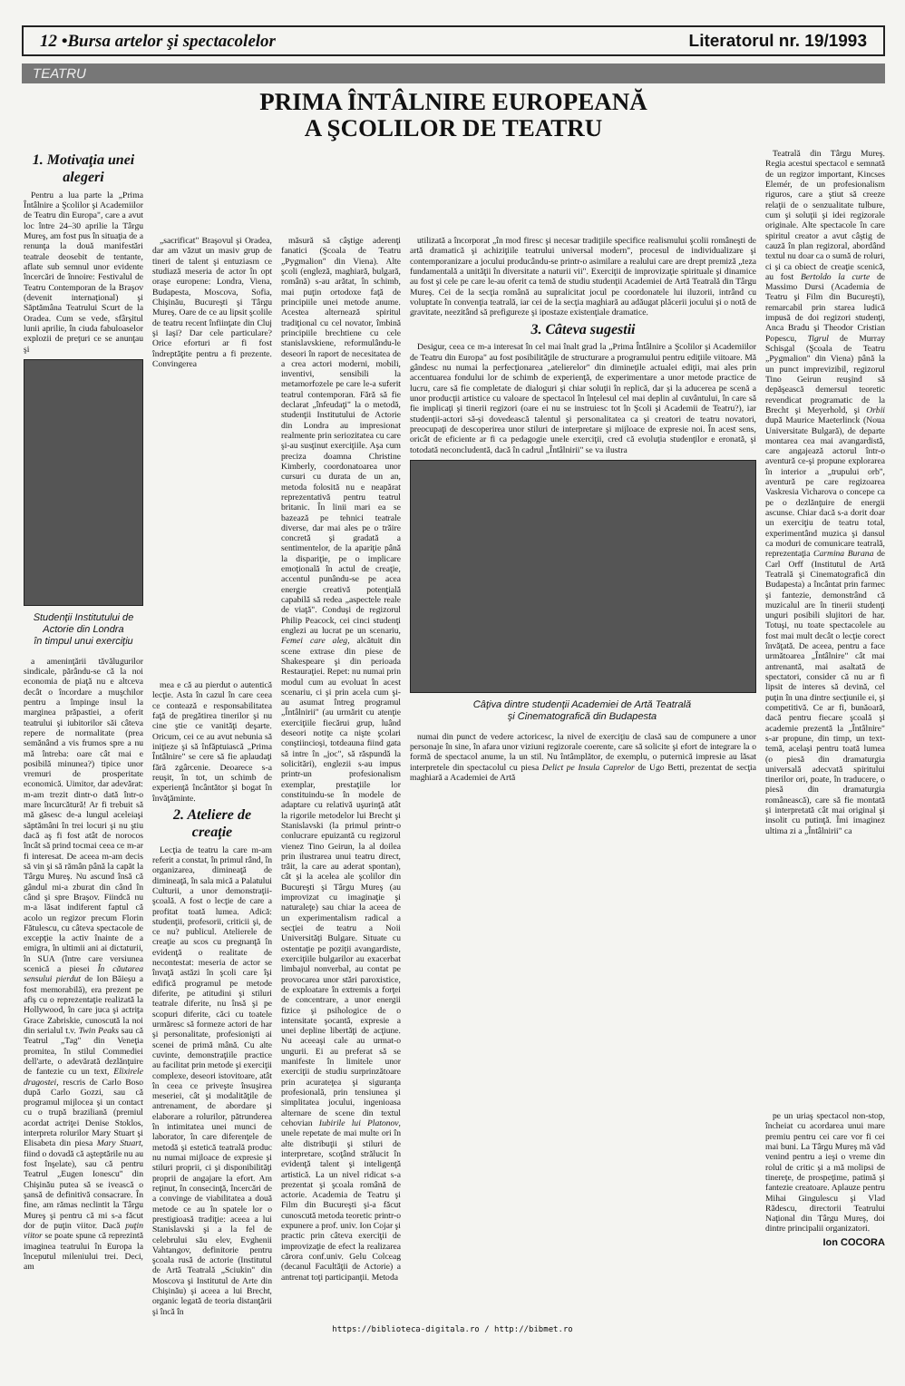12 •Bursa artelor şi spectacolelor Literatorul nr. 19/1993
TEATRU
PRIMA ÎNTÂLNIRE EUROPEANĂ
A ŞCOLILOR DE TEATRU
1. Motivaţia unei alegeri
Pentru a lua parte la „Prima Întâlnire a Şcolilor şi Academiilor de Teatru din Europa", care a avut loc între 24–30 aprilie la Târgu Mureş, am fost pus în situaţia de a renunţa la două manifestări teatrale deosebit de tentante, aflate sub semnul unor evidente încercări de înnoire: Festivalul de Teatru Contemporan de la Braşov (devenit internaţional) şi Săptămâna Teatrului Scurt de la Oradea. Cum se vede, sfârşitul lunii aprilie, în ciuda fabuloaselor explozii de preţuri ce se anunţau şi
Studenţii Institutului de Actorie din Londra
în timpul unui exerciţiu
a ameninţării tăvălugurilor sindicale, părându-se că la noi economia de piaţă nu e altceva decât o încordare a muşchilor pentru a împinge insul la marginea prăpastiei, a oferit teatrului şi iubitorilor săi câteva repere de normalitate (prea semănând a vis frumos spre a nu mă întreba: oare cât mai e posibilă minunea?) tipice unor vremuri de prosperitate economică. Uimitor, dar adevărat: m-am trezit dintr-o dată într-o mare încurcătură! Ar fi trebuit să mă găsesc de-a lungul aceleiaşi săptămâni în trei locuri şi nu ştiu dacă aş fi fost atât de norocos încât să prind tocmai ceea ce m-ar fi interesat. De aceea m-am decis să vin şi să rămân până la capăt la Târgu Mureş. Nu ascund însă că gândul mi-a zburat din când în când şi spre Braşov. Fiindcă nu m-a lăsat indiferent faptul că acolo un regizor precum Florin Fătulescu, cu câteva spectacole de excepţie la activ înainte de a emigra, în ultimii ani ai dictaturii, în SUA (între care versiunea scenică a piesei În căutarea sensului pierdut de Ion Băieşu a fost memorabilă), era prezent pe afiş cu o reprezentaţie realizată la Hollywood, în care juca şi actriţa Grace Zabriskie, cunoscută la noi din serialul t.v. Twin Peaks sau că Teatrul „Tag" din Veneţia promitea, în stilul Commediei dell'arte, o adevărată dezlănţuire de fantezie cu un text, Elixirele dragostei, rescris de Carlo Boso după Carlo Gozzi, sau că programul mijlocea şi un contact cu o trupă braziliană (premiul acordat actriţei Denise Stoklos, interpreta rolurilor Mary Stuart şi Elisabeta din piesa Mary Stuart, fiind o dovadă că aşteptările nu au fost înşelate), sau că pentru Teatrul „Eugen Ionescu" din Chişinău putea să se ivească o şansă de definitivă consacrare. În fine, am rămas neclintit la Târgu Mureş şi pentru că mi s-a făcut dor de puţin viitor. Dacă puţin viitor se poate spune că reprezintă imaginea teatrului în Europa la începutul mileniului trei. Deci, am
„sacrificat" Braşovul şi Oradea, dar am văzut un masiv grup de tineri de talent şi entuziasm ce studiază meseria de actor în opt oraşe europene: Londra, Viena, Budapesta, Moscova, Sofia, Chişinău, Bucureşti şi Târgu Mureş. Oare de ce au lipsit şcolile de teatru recent înfiinţate din Cluj şi Iaşi? Dar cele particulare? Orice eforturi ar fi fost îndreptăţite pentru a fi prezente. Convingerea
mea e că au pierdut o autentică lecţie. Asta în cazul în care ceea ce contează e responsabilitatea faţă de pregătirea tinerilor şi nu cine ştie ce vanităţi deşarte. Oricum, cei ce au avut nebunia să iniţieze şi să înfăptuiască „Prima Întâlnire" se cere să fie aplaudaţi fără zgârcenie. Deoarece s-a reuşit, în tot, un schimb de experienţă încântător şi bogat în învăţăminte.
2. Ateliere de creaţie
Lecţia de teatru la care m-am referit a constat, în primul rând, în organizarea, dimineaţă de dimineaţă, în sala mică a Palatului Culturii, a unor demonstraţii-şcoală. A fost o lecţie de care a profitat toată lumea. Adică: studenţii, profesorii, criticii şi, de ce nu? publicul. Atelierele de creaţie au scos cu pregnanţă în evidenţă o realitate de necontestat: meseria de actor se învaţă astăzi în şcoli care îşi edifică programul pe metode diferite, pe atitudini şi stiluri teatrale diferite, nu însă şi pe scopuri diferite, căci cu toatele urmăresc să formeze actori de har şi personalitate, profesionişti ai scenei de primă mână. Cu alte cuvinte, demonstraţiile practice au facilitat prin metode şi exerciţii complexe, deseori istovitoare, atât în ceea ce priveşte însuşirea meseriei, cât şi modalităţile de antrenament, de abordare şi elaborare a rolurilor, pătrunderea în intimitatea unei munci de laborator, în care diferenţele de metodă şi estetică teatrală produc nu numai mijloace de expresie şi stiluri proprii, ci şi disponibilităţi proprii de angajare la efort. Am reţinut, în consecinţă, încercări de a convinge de viabilitatea a două metode ce au în spatele lor o prestigioasă tradiţie: aceea a lui Stanislavski şi a la fel de celebrului său elev, Evghenii Vahtangov, definitorie pentru şcoala rusă de actorie (Institutul de Artă Teatrală „Sciukin" din Moscova şi Institutul de Arte din Chişinău) şi aceea a lui Brecht, organic legată de teoria distanţării şi încă în
măsură să câştige aderenţi fanatici (Şcoala de Teatru „Pygmalion" din Viena). Alte şcoli (engleză, maghiară, bulgară, română) s-au arătat, în schimb, mai puţin ortodoxe faţă de principiile unei metode anume. Acestea alternează spiritul tradiţional cu cel novator, îmbină principiile brechtiene cu cele stanislavskiene, reformulându-le deseori în raport de necesitatea de a crea actori moderni, mobili, inventivi, sensibili la metamorfozele pe care le-a suferit teatrul contemporan. Fără să fie declarat „înfeudaţi" la o metodă, studenţii Institutului de Actorie din Londra au impresionat realmente prin seriozitatea cu care şi-au susţinut exerciţiile. Aşa cum preciza doamna Christine Kimberly, coordonatoarea unor cursuri cu durata de un an, metoda folosită nu e neapărat reprezentativă pentru teatrul britanic. În linii mari ea se bazează pe tehnici teatrale diverse, dar mai ales pe o trăire concretă şi gradată a sentimentelor, de la apariţie până la dispariţie, pe o implicare emoţională în actul de creaţie, accentul punându-se pe acea energie creativă potenţială capabilă să redea „aspectele reale de viaţă". Conduşi de regizorul Philip Peacock, cei cinci studenţi englezi au lucrat pe un scenariu, Femei care aleg, alcătuit din scene extrase din piese de Shakespeare şi din perioada Restauraţiei. Repet: nu numai prin modul cum au evoluat în acest scenariu, ci şi prin acela cum şi-au asumat întreg programul „Întâlnirii" (au urmărit cu atenţie exerciţiile fiecărui grup, luând deseori notiţe ca nişte şcolari conştiincioşi, totdeauna fiind gata să intre în „joc", să răspundă la solicitări), englezii s-au impus printr-un profesionalism exemplar, prestaţiile lor constituindu-se în modele de adaptare cu relativă uşurinţă atât la rigorile metodelor lui Brecht şi Stanislavski (la primul printr-o conlucrare epuizantă cu regizorul vienez Tino Geirun, la al doilea prin ilustrarea unui teatru direct, trăit, la care au aderat spontan), cât şi la acelea ale şcolilor din Bucureşti şi Târgu Mureş (au improvizat cu imaginaţie şi naturaleţe) sau chiar la aceea de un experimentalism radical a secţiei de teatru a Noii Universităţi Bulgare. Situate cu ostentaţie pe poziţii avangardiste, exerciţiile bulgarilor au exacerbat limbajul nonverbal, au contat pe provocarea unor stări paroxistice, de exploatare în extremis a forţei de concentrare, a unor energii fizice şi psihologice de o intensitate şocantă, expresie a unei depline libertăţi de acţiune. Nu aceeaşi cale au urmat-o ungurii. Ei au preferat să se manifeste în limitele unor exerciţii de studiu surprinzătoare prin acurateţea şi siguranţa profesională, prin tensiunea şi simplitatea jocului, ingenioasa alternare de scene din textul cehovian Iubirile lui Platonov, unele repetate de mai multe ori în alte distribuţii şi stiluri de interpretare, scoţând strălucit în evidenţă talent şi inteligenţă artistică. La un nivel ridicat s-a prezentat şi şcoala română de actorie. Academia de Teatru şi Film din Bucureşti şi-a făcut cunoscută metoda teoretic printr-o expunere a prof. univ. Ion Cojar şi practic prin câteva exerciţii de improvizaţie de efect la realizarea cărora conf.univ. Gelu Colceag (decanul Facultăţii de Actorie) a antrenat toţi participanţii. Metoda
utilizată a încorporat „în mod firesc şi necesar tradiţiile specifice realismului şcolii româneşti de artă dramatică şi achiziţiile teatrului universal modern", procesul de individualizare şi contemporanizare a jocului producându-se printr-o asimilare a realului care are drept premiză „teza fundamentală a unităţii în diversitate a naturii vii". Exerciţii de improvizaţie spirituale şi dinamice au fost şi cele pe care le-au oferit ca temă de studiu studenţii Academiei de Artă Teatrală din Târgu Mureş. Cei de la secţia română au supralicitat jocul pe coordonatele lui iluzorii, intrând cu voluptate în convenţia teatrală, iar cei de la secţia maghiară au adăugat plăcerii jocului şi o notă de gravitate, neezitând să prefigureze şi ipostaze existenţiale dramatice.
3. Câteva sugestii
Desigur, ceea ce m-a interesat în cel mai înalt grad la „Prima Întâlnire a Şcolilor şi Academiilor de Teatru din Europa" au fost posibilităţile de structurare a programului pentru ediţiile viitoare. Mă gândesc nu numai la perfecţionarea „atelierelor" din dimineţile actualei ediţii, mai ales prin accentuarea fondului lor de schimb de experienţă, de experimentare a unor metode practice de lucru, care să fie completate de dialoguri şi chiar soluţii în replică, dar şi la aducerea pe scenă a unor producţii artistice cu valoare de spectacol în înţelesul cel mai deplin al cuvântului, în care să fie implicaţi şi tinerii regizori (oare ei nu se instruiesc tot în Şcoli şi Academii de Teatru?), iar studenţii-actori să-şi dovedească talentul şi personalitatea ca şi creatori de teatru novatori, preocupaţi de descoperirea unor stiluri de interpretare şi mijloace de expresie noi. În acest sens, oricât de eficiente ar fi ca pedagogie unele exerciţii, cred că evoluţia studenţilor e eronată, şi totodată neconcludentă, dacă în cadrul „Întâlnirii" se va ilustra
Câţiva dintre studenţii Academiei de Artă Teatrală
şi Cinematografică din Budapesta
numai din punct de vedere actoricesc, la nivel de exerciţiu de clasă sau de compunere a unor personaje în sine, în afara unor viziuni regizorale coerente, care să solicite şi efort de integrare la o formă de spectacol anume, la un stil. Nu întâmplător, de exemplu, o puternică impresie au lăsat interpretele din spectacolul cu piesa Delict pe Insula Caprelor de Ugo Betti, prezentat de secţia maghiară a Academiei de Artă
Teatrală din Târgu Mureş. Regia acestui spectacol e semnată de un regizor important, Kincses Elemér, de un profesionalism riguros, care a ştiut să creeze relaţii de o senzualitate tulbure, cum şi soluţii şi idei regizorale originale. Alte spectacole în care spiritul creator a avut câştig de cauză în plan regizoral, abordând textul nu doar ca o sumă de roluri, ci şi ca obiect de creaţie scenică, au fost Bertoldo la curte de Massimo Dursi (Academia de Teatru şi Film din Bucureşti), remarcabil prin starea ludică impusă de doi regizori studenţi, Anca Bradu şi Theodor Cristian Popescu, Tigrul de Murray Schisgal (Şcoala de Teatru „Pygmalion" din Viena) până la un punct imprevizibil, regizorul Tino Geirun reuşind să depăşească demersul teoretic revendicat programatic de la Brecht şi Meyerhold, şi Orbii după Maurice Maeterlinck (Noua Universitate Bulgară), de departe montarea cea mai avangardistă, care angajează actorul într-o aventură ce-şi propune explorarea în interior a „trupului orb", aventură pe care regizoarea Vaskresia Vicharova o concepe ca pe o dezlănţuire de energii ascunse. Chiar dacă s-a dorit doar un exerciţiu de teatru total, experimentând muzica şi dansul ca moduri de comunicare teatrală, reprezentaţia Carmina Burana de Carl Orff (Institutul de Artă Teatrală şi Cinematografică din Budapesta) a încântat prin farmec şi fantezie, demonstrând că muzicalul are în tinerii studenţi unguri posibili slujitori de har. Totuşi, nu toate spectacolele au fost mai mult decât o lecţie corect învăţată. De aceea, pentru a face următoarea „Întâlnire" cât mai antrenantă, mai asaltată de spectatori, consider că nu ar fi lipsit de interes să devină, cel puţin în una dintre secţiunile ei, şi competitivă. Ce ar fi, bunăoară, dacă pentru fiecare şcoală şi academie prezentă la „Întâlnire" s-ar propune, din timp, un text-temă, acelaşi pentru toată lumea (o piesă din dramaturgia universală adecvată spiritului tinerilor ori, poate, în traducere, o piesă din dramaturgia românească), care să fie montată şi interpretată cât mai original şi insolit cu putinţă. Îmi imaginez ultima zi a „Întâlnirii" ca
pe un uriaş spectacol non-stop, încheiat cu acordarea unui mare premiu pentru cei care vor fi cei mai buni. La Târgu Mureş mă văd venind pentru a ieşi o vreme din rolul de critic şi a mă molipsi de tinereţe, de prospeţime, patimă şi fantezie creatoare. Aplauze pentru Mihai Gingulescu şi Vlad Rădescu, directorii Teatrului Naţional din Târgu Mureş, doi dintre principalii organizatori.
Ion COCORA
https://biblioteca-digitala.ro / http://bibmet.ro